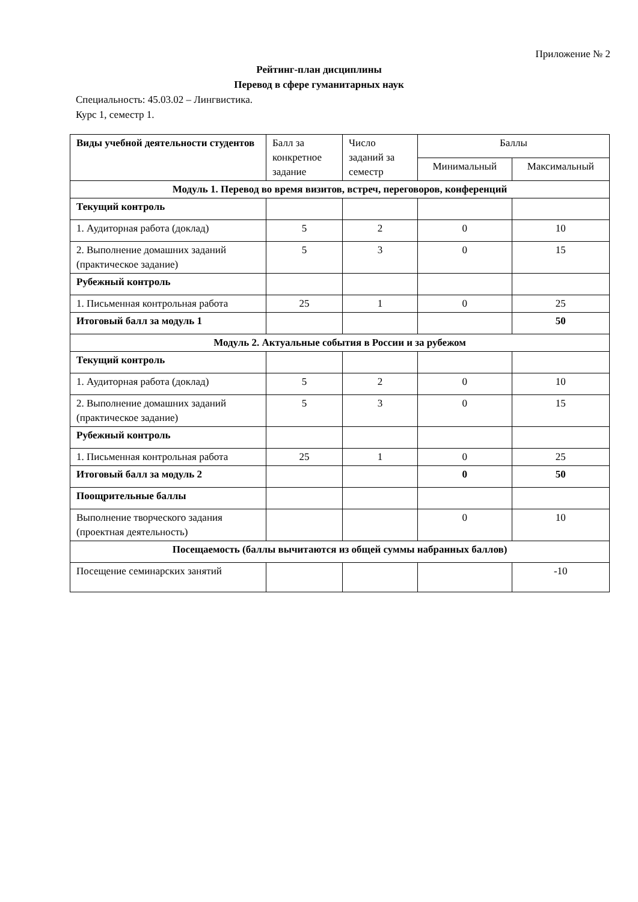Приложение № 2
Рейтинг-план дисциплины
Перевод в сфере гуманитарных наук
Специальность: 45.03.02 – Лингвистика.
Курс 1, семестр 1.
| Виды учебной деятельности студентов | Балл за конкретное задание | Число заданий за семестр | Баллы | |
| --- | --- | --- | --- | --- |
| | | | Минимальный | Максимальный |
| Модуль 1. Перевод во время визитов, встреч, переговоров, конференций | | | | |
| Текущий контроль | | | | |
| 1. Аудиторная работа (доклад) | 5 | 2 | 0 | 10 |
| 2. Выполнение домашних заданий (практическое задание) | 5 | 3 | 0 | 15 |
| Рубежный контроль | | | | |
| 1. Письменная контрольная работа | 25 | 1 | 0 | 25 |
| Итоговый балл за модуль 1 | | | | 50 |
| Модуль 2. Актуальные события в России и за рубежом | | | | |
| Текущий контроль | | | | |
| 1. Аудиторная работа (доклад) | 5 | 2 | 0 | 10 |
| 2. Выполнение домашних заданий (практическое задание) | 5 | 3 | 0 | 15 |
| Рубежный контроль | | | | |
| 1. Письменная контрольная работа | 25 | 1 | 0 | 25 |
| Итоговый балл за модуль 2 | | | 0 | 50 |
| Поощрительные баллы | | | | |
| Выполнение творческого задания (проектная деятельность) | | | 0 | 10 |
| Посещаемость (баллы вычитаются из общей суммы набранных баллов) | | | | |
| Посещение семинарских занятий | | | | -10 |